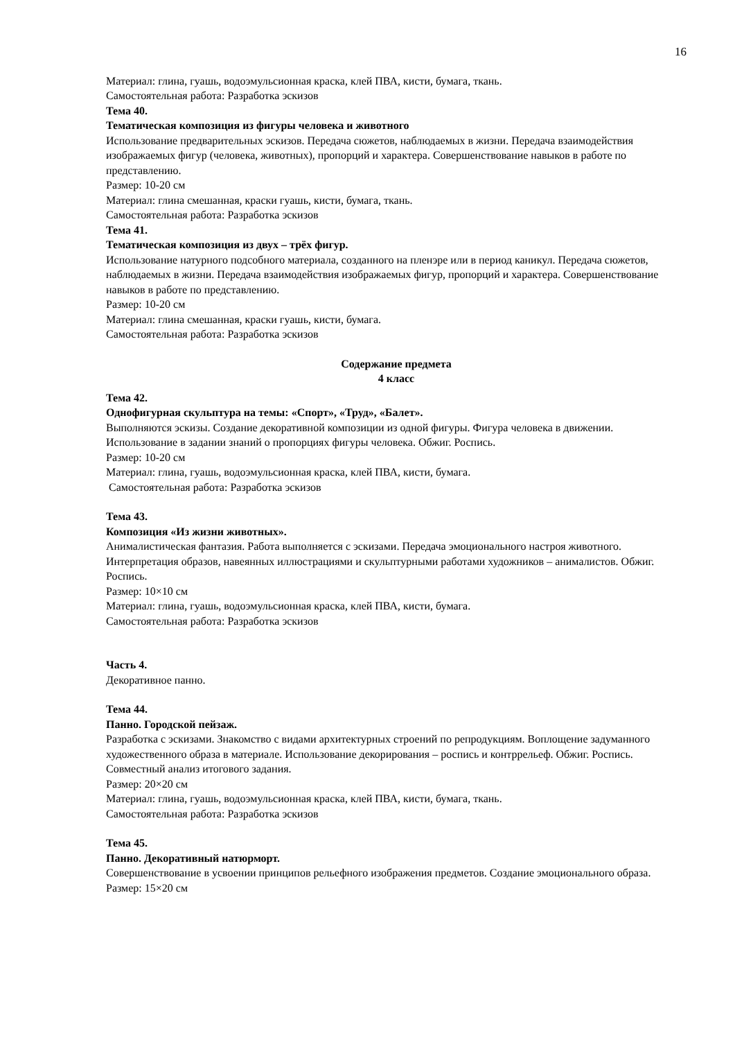16
Материал: глина, гуашь, водоэмульсионная краска, клей ПВА, кисти, бумага, ткань.
Самостоятельная работа: Разработка эскизов
Тема 40.
Тематическая композиция из фигуры человека и животного
Использование предварительных эскизов. Передача сюжетов, наблюдаемых в жизни. Передача взаимодействия изображаемых фигур (человека, животных), пропорций и характера. Совершенствование навыков в работе по представлению.
Размер: 10-20 см
Материал: глина смешанная, краски гуашь, кисти, бумага, ткань.
Самостоятельная работа: Разработка эскизов
Тема 41.
Тематическая композиция из двух – трёх фигур.
Использование натурного подсобного материала, созданного на пленэре или в период каникул. Передача сюжетов, наблюдаемых в жизни. Передача взаимодействия изображаемых фигур, пропорций и характера. Совершенствование навыков в работе по представлению.
Размер: 10-20 см
Материал: глина смешанная, краски гуашь, кисти, бумага.
Самостоятельная работа: Разработка эскизов
Содержание предмета
4 класс
Тема 42.
Однофигурная скульптура на темы: «Спорт», «Труд», «Балет».
Выполняются эскизы. Создание декоративной композиции из одной фигуры. Фигура человека в движении. Использование в задании знаний о пропорциях фигуры человека. Обжиг. Роспись.
Размер: 10-20 см
Материал: глина, гуашь, водоэмульсионная краска, клей ПВА, кисти, бумага.
Самостоятельная работа: Разработка эскизов
Тема 43.
Композиция «Из жизни животных».
Анималистическая фантазия. Работа выполняется с эскизами. Передача эмоционального настроя животного. Интерпретация образов, навеянных иллюстрациями и скульптурными работами художников – анималистов. Обжиг. Роспись.
Размер: 10×10 см
Материал: глина, гуашь, водоэмульсионная краска, клей ПВА, кисти, бумага.
Самостоятельная работа: Разработка эскизов
Часть 4.
Декоративное панно.
Тема 44.
Панно. Городской пейзаж.
Разработка с эскизами. Знакомство с видами архитектурных строений по репродукциям. Воплощение задуманного художественного образа в материале. Использование декорирования – роспись и контррельеф. Обжиг. Роспись. Совместный анализ итогового задания.
Размер: 20×20 см
Материал: глина, гуашь, водоэмульсионная краска, клей ПВА, кисти, бумага, ткань.
Самостоятельная работа: Разработка эскизов
Тема 45.
Панно. Декоративный натюрморт.
Совершенствование в усвоении принципов рельефного изображения предметов. Создание эмоционального образа.
Размер: 15×20 см